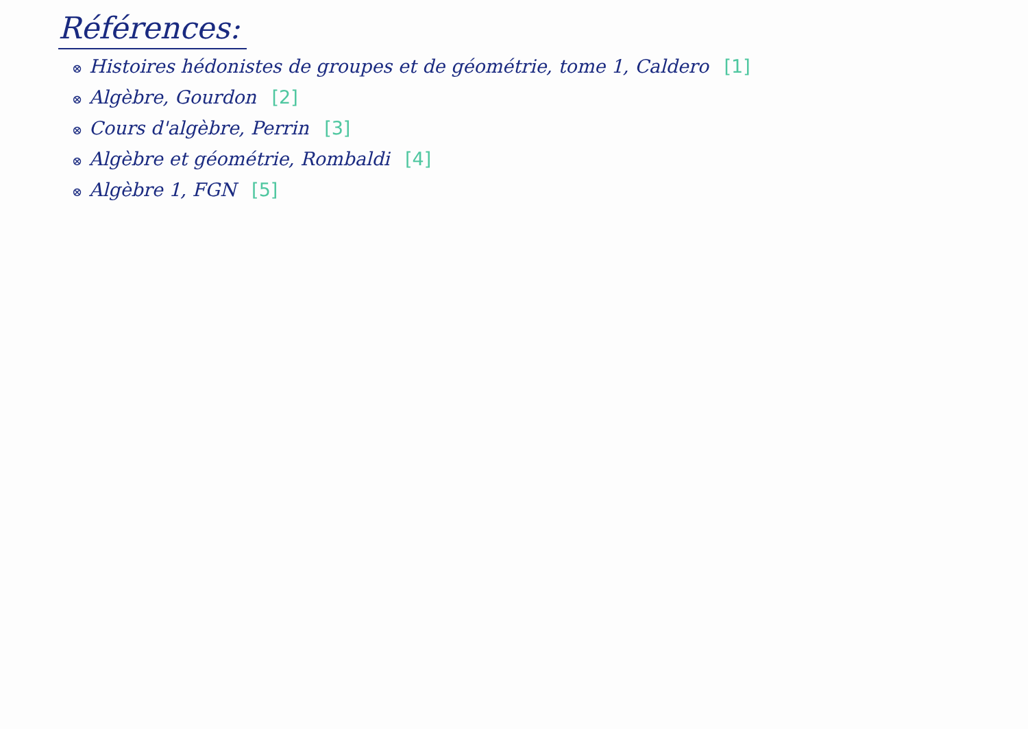Références:
⊗ Histoires hédonistes de groupes et de géométrie, tome 1, Caldero [1]
⊗ Algèbre, Gourdon [2]
⊗ Cours d'algèbre, Perrin [3]
⊗ Algèbre et géométrie, Rombaldi [4]
⊗ Algèbre 1, FGN [5]